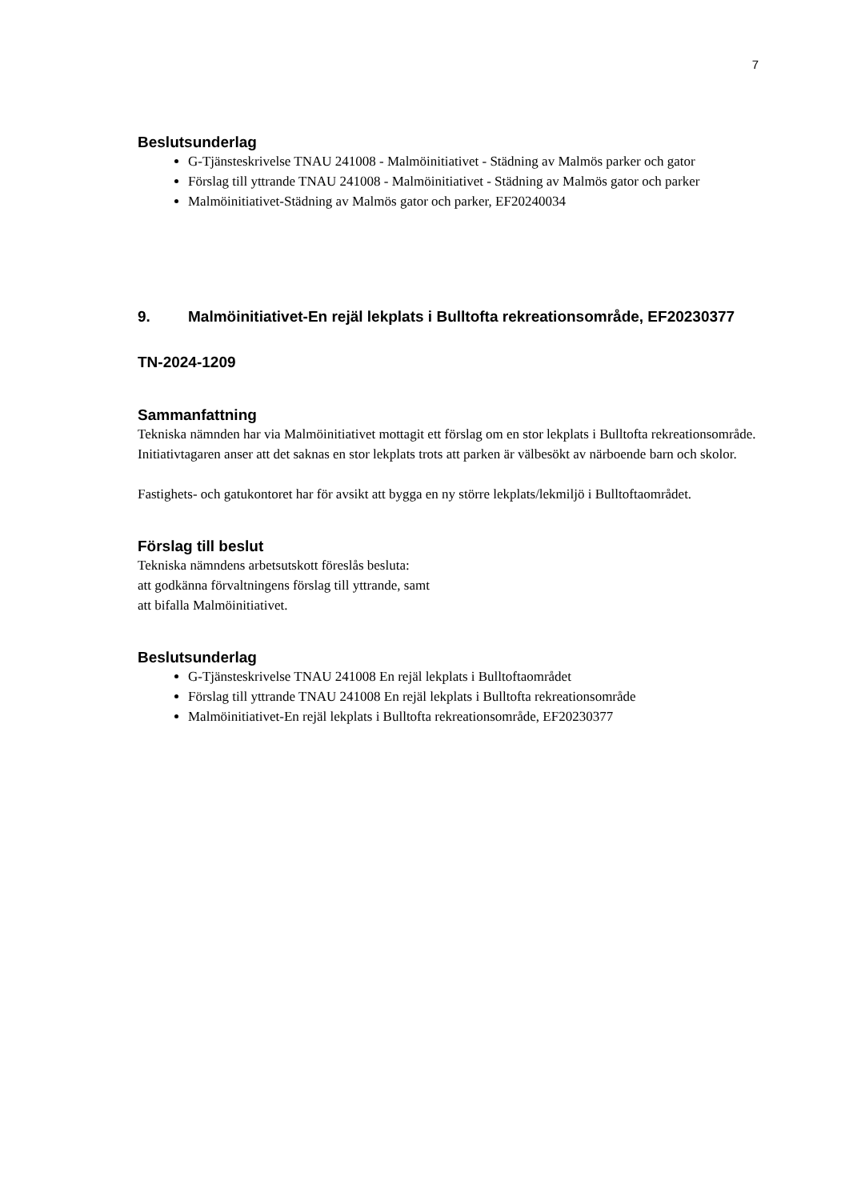7
Beslutsunderlag
G-Tjänsteskrivelse TNAU 241008 - Malmöinitiativet - Städning av Malmös parker och gator
Förslag till yttrande TNAU 241008 - Malmöinitiativet - Städning av Malmös gator och parker
Malmöinitiativet-Städning av Malmös gator och parker, EF20240034
9. Malmöinitiativet-En rejäl lekplats i Bulltofta rekreationsområde, EF20230377
TN-2024-1209
Sammanfattning
Tekniska nämnden har via Malmöinitiativet mottagit ett förslag om en stor lekplats i Bulltofta rekreationsområde. Initiativtagaren anser att det saknas en stor lekplats trots att parken är välbesökt av närboende barn och skolor.
Fastighets- och gatukontoret har för avsikt att bygga en ny större lekplats/lekmiljö i Bulltoftaområdet.
Förslag till beslut
Tekniska nämndens arbetsutskott föreslås besluta:
att godkänna förvaltningens förslag till yttrande, samt
att bifalla Malmöinitiativet.
Beslutsunderlag
G-Tjänsteskrivelse TNAU 241008 En rejäl lekplats i Bulltoftaområdet
Förslag till yttrande TNAU 241008 En rejäl lekplats i Bulltofta rekreationsområde
Malmöinitiativet-En rejäl lekplats i Bulltofta rekreationsområde, EF20230377